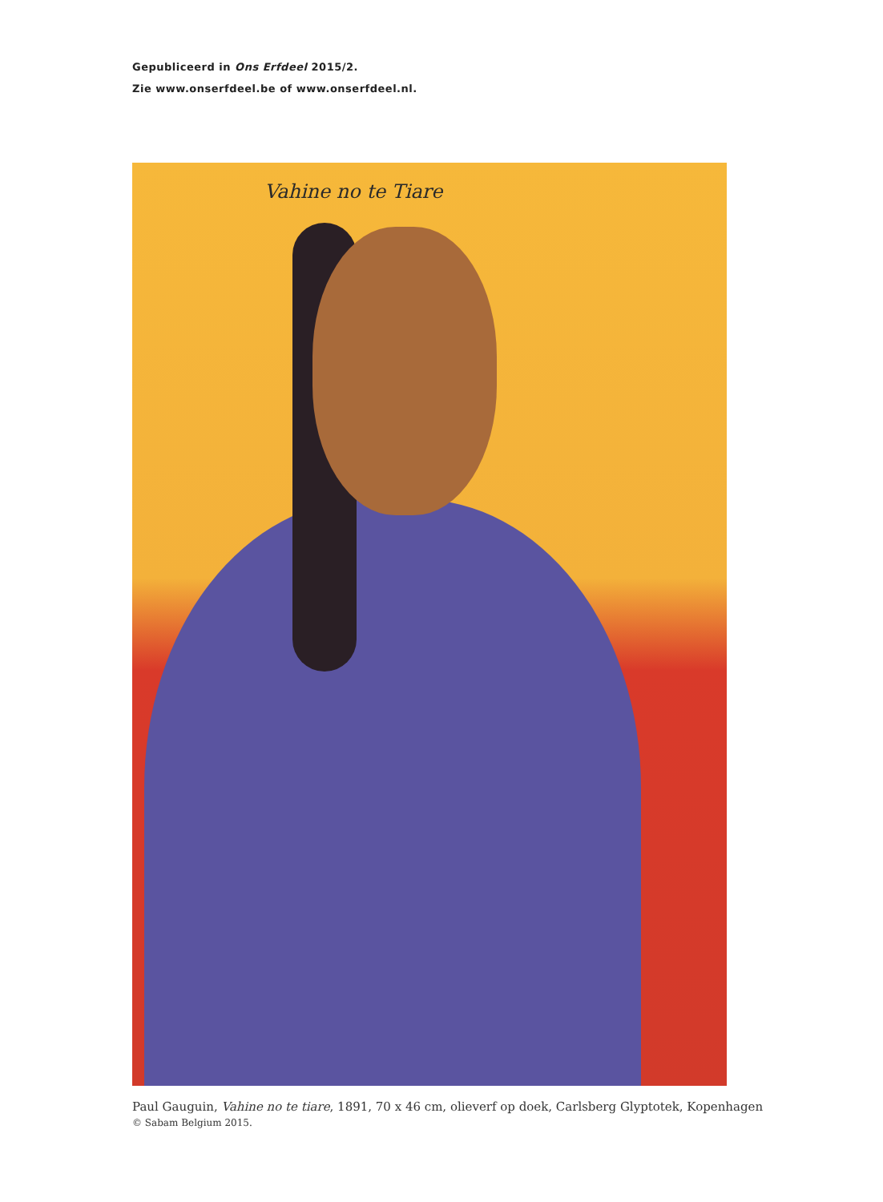Gepubliceerd in Ons Erfdeel 2015/2.
Zie www.onserfdeel.be of www.onserfdeel.nl.
Vahine no te Tiare
Paul Gauguin, Vahine no te tiare, 1891, 70 x 46 cm, olieverf op doek, Carlsberg Glyptotek, Kopenhagen
© Sabam Belgium 2015.